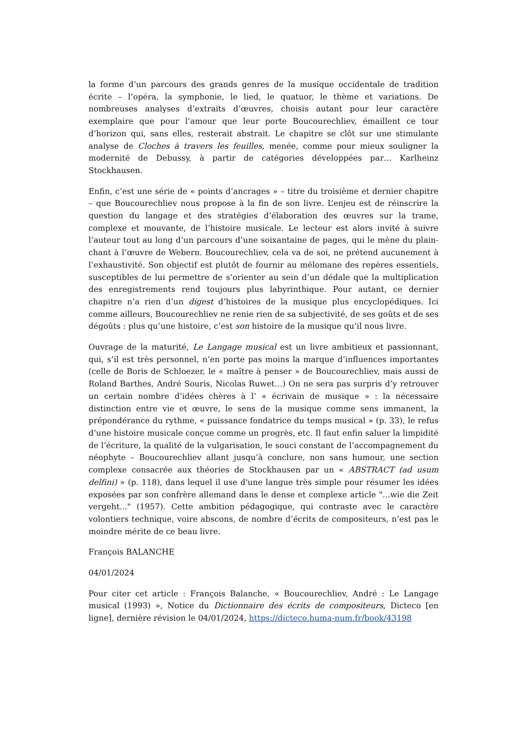la forme d’un parcours des grands genres de la musique occidentale de tradition écrite – l’opéra, la symphonie, le lied, le quatuor, le thème et variations. De nombreuses analyses d’extraits d’œuvres, choisis autant pour leur caractère exemplaire que pour l’amour que leur porte Boucourechliev, émaillent ce tour d’horizon qui, sans elles, resterait abstrait. Le chapitre se clôt sur une stimulante analyse de Cloches à travers les feuilles, menée, comme pour mieux souligner la modernité de Debussy, à partir de catégories développées par… Karlheinz Stockhausen.
Enfin, c’est une série de « points d’ancrages » – titre du troisième et dernier chapitre – que Boucourechliev nous propose à la fin de son livre. L’enjeu est de réinscrire la question du langage et des stratégies d’élaboration des œuvres sur la trame, complexe et mouvante, de l’histoire musicale. Le lecteur est alors invité à suivre l’auteur tout au long d’un parcours d’une soixantaine de pages, qui le mène du plain-chant à l’œuvre de Webern. Boucourechliev, cela va de soi, ne prétend aucunement à l’exhaustivité. Son objectif est plutôt de fournir au mélomane des repères essentiels, susceptibles de lui permettre de s’orienter au sein d’un dédale que la multiplication des enregistrements rend toujours plus labyrinthique. Pour autant, ce dernier chapitre n’a rien d’un digest d’histoires de la musique plus encyclopédiques. Ici comme ailleurs, Boucourechliev ne renie rien de sa subjectivité, de ses goûts et de ses dégoûts : plus qu’une histoire, c’est son histoire de la musique qu’il nous livre.
Ouvrage de la maturité, Le Langage musical est un livre ambitieux et passionnant, qui, s’il est très personnel, n’en porte pas moins la marque d’influences importantes (celle de Boris de Schloezer, le « maître à penser » de Boucourechliev, mais aussi de Roland Barthes, André Souris, Nicolas Ruwet…) On ne sera pas surpris d’y retrouver un certain nombre d’idées chères à l’ « écrivain de musique » : la nécessaire distinction entre vie et œuvre, le sens de la musique comme sens immanent, la prépondérance du rythme, « puissance fondatrice du temps musical » (p. 33), le refus d’une histoire musicale conçue comme un progrès, etc. Il faut enfin saluer la limpidité de l’écriture, la qualité de la vulgarisation, le souci constant de l’accompagnement du néophyte – Boucourechliev allant jusqu’à conclure, non sans humour, une section complexe consacrée aux théories de Stockhausen par un « ABSTRACT (ad usum delfini) » (p. 118), dans lequel il use d'une langue très simple pour résumer les idées exposées par son confrère allemand dans le dense et complexe article "...wie die Zeit vergeht..." (1957). Cette ambition pédagogique, qui contraste avec le caractère volontiers technique, voire abscons, de nombre d’écrits de compositeurs, n’est pas le moindre mérite de ce beau livre.
François BALANCHE
04/01/2024
Pour citer cet article : François Balanche, « Boucourechliev, André : Le Langage musical (1993) », Notice du Dictionnaire des écrits de compositeurs, Dicteco [en ligne], dernière révision le 04/01/2024, https://dicteco.huma-num.fr/book/43198